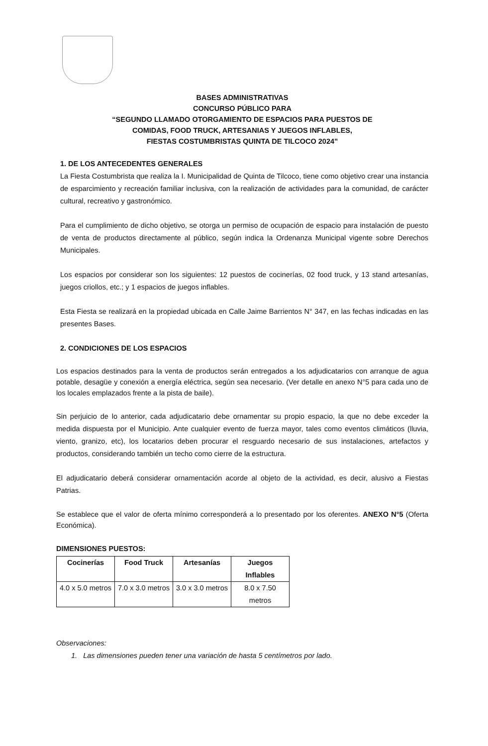BASES ADMINISTRATIVAS
CONCURSO PÚBLICO PARA
“SEGUNDO LLAMADO OTORGAMIENTO DE ESPACIOS PARA PUESTOS DE
COMIDAS, FOOD TRUCK, ARTESANIAS Y JUEGOS INFLABLES,
FIESTAS COSTUMBRISTAS QUINTA DE TILCOCO 2024”
1. DE LOS ANTECEDENTES GENERALES
La Fiesta Costumbrista que realiza la I. Municipalidad de Quinta de Tilcoco, tiene como objetivo crear una instancia de esparcimiento y recreación familiar inclusiva, con la realización de actividades para la comunidad, de carácter cultural, recreativo y gastronómico.
Para el cumplimiento de dicho objetivo, se otorga un permiso de ocupación de espacio para instalación de puesto de venta de productos directamente al público, según indica la Ordenanza Municipal vigente sobre Derechos Municipales.
Los espacios por considerar son los siguientes: 12 puestos de cocinerías, 02 food truck, y 13 stand artesanías, juegos criollos, etc.; y 1 espacios de juegos inflables.
Esta Fiesta se realizará en la propiedad ubicada en Calle Jaime Barrientos N° 347, en las fechas indicadas en las presentes Bases.
2. CONDICIONES DE LOS ESPACIOS
Los espacios destinados para la venta de productos serán entregados a los adjudicatarios con arranque de agua potable, desagüe y conexión a energía eléctrica, según sea necesario. (Ver detalle en anexo N°5 para cada uno de los locales emplazados frente a la pista de baile).
Sin perjuicio de lo anterior, cada adjudicatario debe ornamentar su propio espacio, la que no debe exceder la medida dispuesta por el Municipio. Ante cualquier evento de fuerza mayor, tales como eventos climáticos (lluvia, viento, granizo, etc), los locatarios deben procurar el resguardo necesario de sus instalaciones, artefactos y productos, considerando también un techo como cierre de la estructura.
El adjudicatario deberá considerar ornamentación acorde al objeto de la actividad, es decir, alusivo a Fiestas Patrias.
Se establece que el valor de oferta mínimo corresponderá a lo presentado por los oferentes. ANEXO N°5 (Oferta Económica).
DIMENSIONES PUESTOS:
| Cocinerías | Food Truck | Artesanías | Juegos Inflables |
| --- | --- | --- | --- |
| 4.0 x 5.0 metros | 7.0 x 3.0 metros | 3.0 x 3.0 metros | 8.0 x 7.50 metros |
Observaciones:
1. Las dimensiones pueden tener una variación de hasta 5 centímetros por lado.